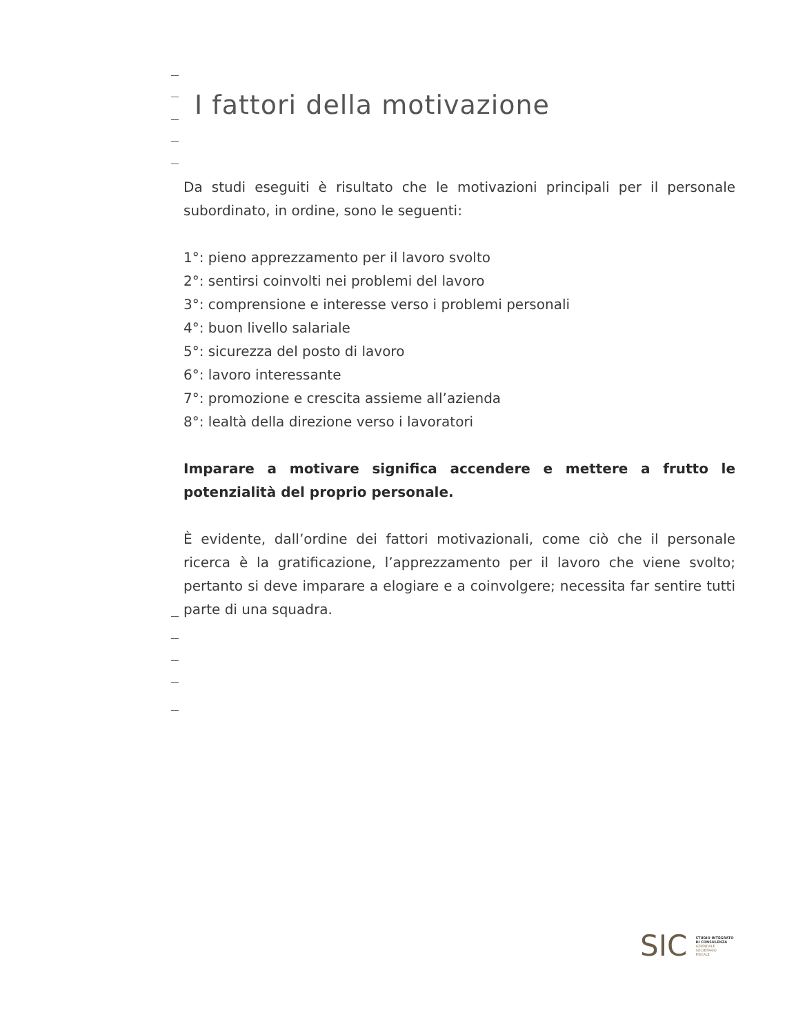I fattori della motivazione
Da studi eseguiti è risultato che le motivazioni principali per il personale subordinato, in ordine, sono le seguenti:
1°: pieno apprezzamento per il lavoro svolto
2°: sentirsi coinvolti nei problemi del lavoro
3°: comprensione e interesse verso i problemi personali
4°: buon livello salariale
5°: sicurezza del posto di lavoro
6°: lavoro interessante
7°: promozione e crescita assieme all’azienda
8°: lealtà della direzione verso i lavoratori
Imparare a motivare significa accendere e mettere a frutto le potenzialità del proprio personale.
È evidente, dall’ordine dei fattori motivazionali, come ciò che il personale ricerca è la gratificazione, l’apprezzamento per il lavoro che viene svolto; pertanto si deve imparare a elogiare e a coinvolgere; necessita far sentire tutti parte di una squadra.
SIC
STUDIO INTEGRATO
DI CONSULENZA
AZIENDALE
SOCIETARIO
FISCALE